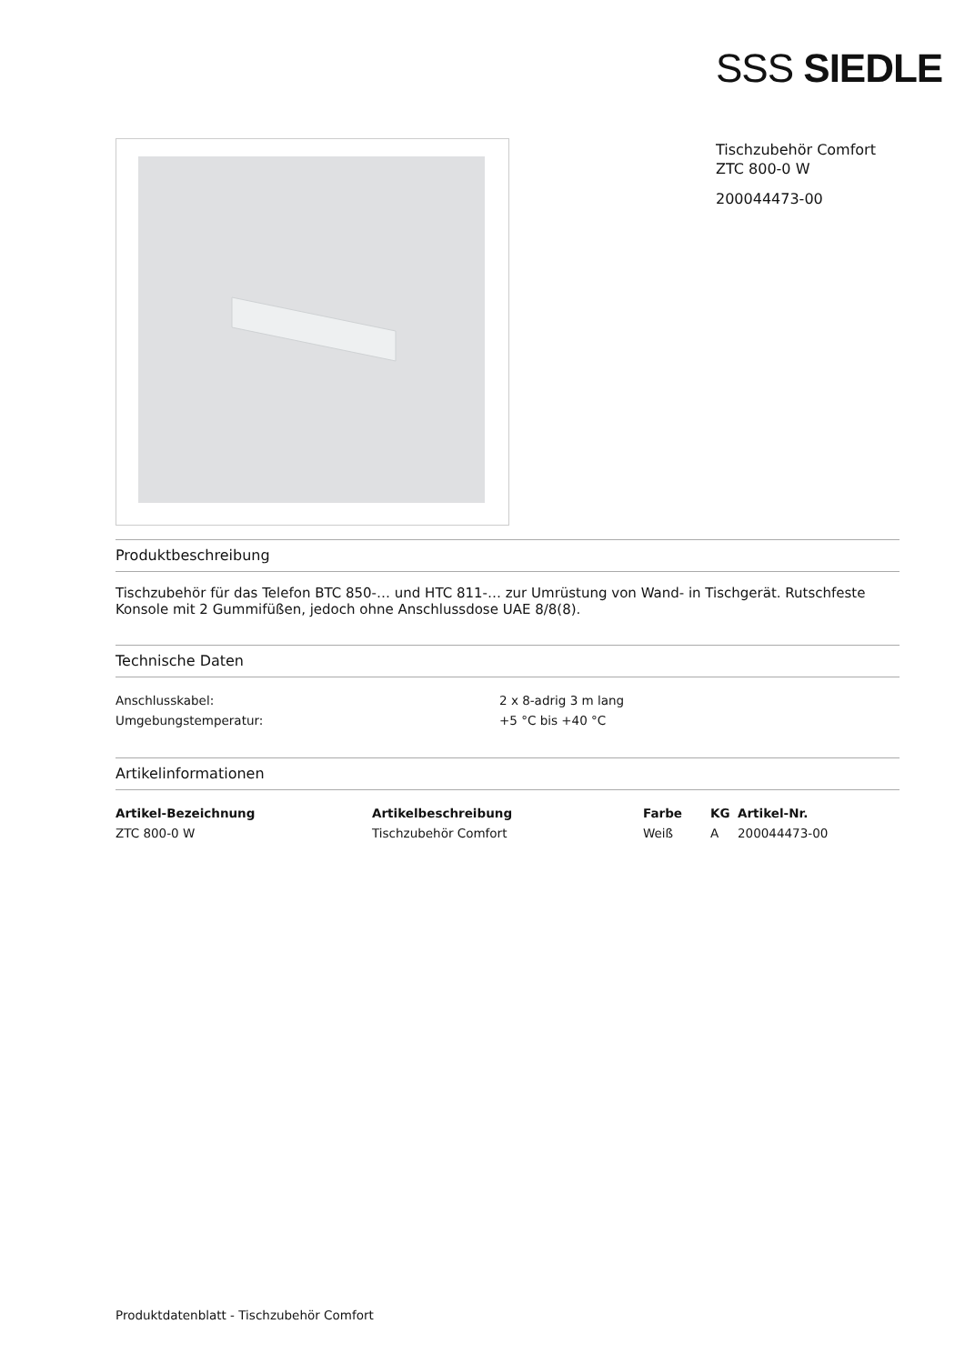SSS SIEDLE
Tischzubehör Comfort
ZTC 800-0 W
200044473-00
Produktbeschreibung
Tischzubehör für das Telefon BTC 850-… und HTC 811-… zur Umrüstung von Wand- in Tischgerät. Rutschfeste Konsole mit 2 Gummifüßen, jedoch ohne Anschlussdose UAE 8/8(8).
Technische Daten
| Anschlusskabel: | 2 x 8-adrig 3 m lang |
| Umgebungstemperatur: | +5 °C bis +40 °C |
Artikelinformationen
| Artikel-Bezeichnung | Artikelbeschreibung | Farbe | KG | Artikel-Nr. |
| --- | --- | --- | --- | --- |
| ZTC 800-0 W | Tischzubehör Comfort | Weiß | A | 200044473-00 |
Produktdatenblatt - Tischzubehör Comfort